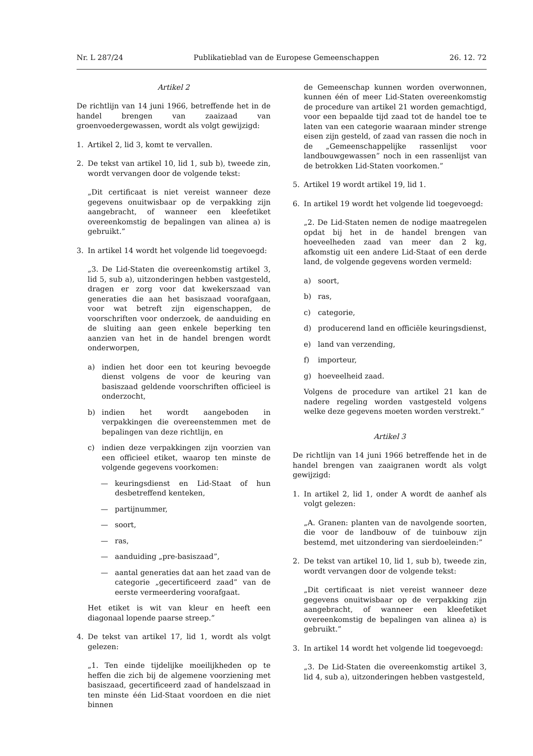Nr. L 287/24 Publikatieblad van de Europese Gemeenschappen 26. 12. 72
Artikel 2
De richtlijn van 14 juni 1966, betreffende het in de handel brengen van zaaizaad van groenvoedergewassen, wordt als volgt gewijzigd:
1. Artikel 2, lid 3, komt te vervallen.
2. De tekst van artikel 10, lid 1, sub b), tweede zin, wordt vervangen door de volgende tekst:
„Dit certificaat is niet vereist wanneer deze gegevens onuitwisbaar op de verpakking zijn aangebracht, of wanneer een kleefetiket overeenkomstig de bepalingen van alinea a) is gebruikt.”
3. In artikel 14 wordt het volgende lid toegevoegd:
„3. De Lid-Staten die overeenkomstig artikel 3, lid 5, sub a), uitzonderingen hebben vastgesteld, dragen er zorg voor dat kwekerszaad van generaties die aan het basiszaad voorafgaan, voor wat betreft zijn eigenschappen, de voorschriften voor onderzoek, de aanduiding en de sluiting aan geen enkele beperking ten aanzien van het in de handel brengen wordt onderworpen,
a) indien het door een tot keuring bevoegde dienst volgens de voor de keuring van basiszaad geldende voorschriften officieel is onderzocht,
b) indien het wordt aangeboden in verpakkingen die overeenstemmen met de bepalingen van deze richtlijn, en
c) indien deze verpakkingen zijn voorzien van een officieel etiket, waarop ten minste de volgende gegevens voorkomen:
— keuringsdienst en Lid-Staat of hun desbetreffend kenteken,
— partijnummer,
— soort,
— ras,
— aanduiding „pre-basiszaad”,
— aantal generaties dat aan het zaad van de categorie „gecertificeerd zaad” van de eerste vermeerdering voorafgaat.
Het etiket is wit van kleur en heeft een diagonaal lopende paarse streep.”
4. De tekst van artikel 17, lid 1, wordt als volgt gelezen:
„1. Ten einde tijdelijke moeilijkheden op te heffen die zich bij de algemene voorziening met basiszaad, gecertificeerd zaad of handelszaad in ten minste één Lid-Staat voordoen en die niet binnen
de Gemeenschap kunnen worden overwonnen, kunnen één of meer Lid-Staten overeenkomstig de procedure van artikel 21 worden gemachtigd, voor een bepaalde tijd zaad tot de handel toe te laten van een categorie waaraan minder strenge eisen zijn gesteld, of zaad van rassen die noch in de „Gemeenschappelijke rassenlijst voor landbouwgewassen” noch in een rassenlijst van de betrokken Lid-Staten voorkomen.”
5. Artikel 19 wordt artikel 19, lid 1.
6. In artikel 19 wordt het volgende lid toegevoegd:
„2. De Lid-Staten nemen de nodige maatregelen opdat bij het in de handel brengen van hoeveelheden zaad van meer dan 2 kg, afkomstig uit een andere Lid-Staat of een derde land, de volgende gegevens worden vermeld:
a) soort,
b) ras,
c) categorie,
d) producerend land en officiële keuringsdienst,
e) land van verzending,
f) importeur,
g) hoeveelheid zaad.
Volgens de procedure van artikel 21 kan de nadere regeling worden vastgesteld volgens welke deze gegevens moeten worden verstrekt.”
Artikel 3
De richtlijn van 14 juni 1966 betreffende het in de handel brengen van zaaigranen wordt als volgt gewijzigd:
1. In artikel 2, lid 1, onder A wordt de aanhef als volgt gelezen:
„A. Granen: planten van de navolgende soorten, die voor de landbouw of de tuinbouw zijn bestemd, met uitzondering van sierdoeleinden:”
2. De tekst van artikel 10, lid 1, sub b), tweede zin, wordt vervangen door de volgende tekst:
„Dit certificaat is niet vereist wanneer deze gegevens onuitwisbaar op de verpakking zijn aangebracht, of wanneer een kleefetiket overeenkomstig de bepalingen van alinea a) is gebruikt.”
3. In artikel 14 wordt het volgende lid toegevoegd:
„3. De Lid-Staten die overeenkomstig artikel 3, lid 4, sub a), uitzonderingen hebben vastgesteld,